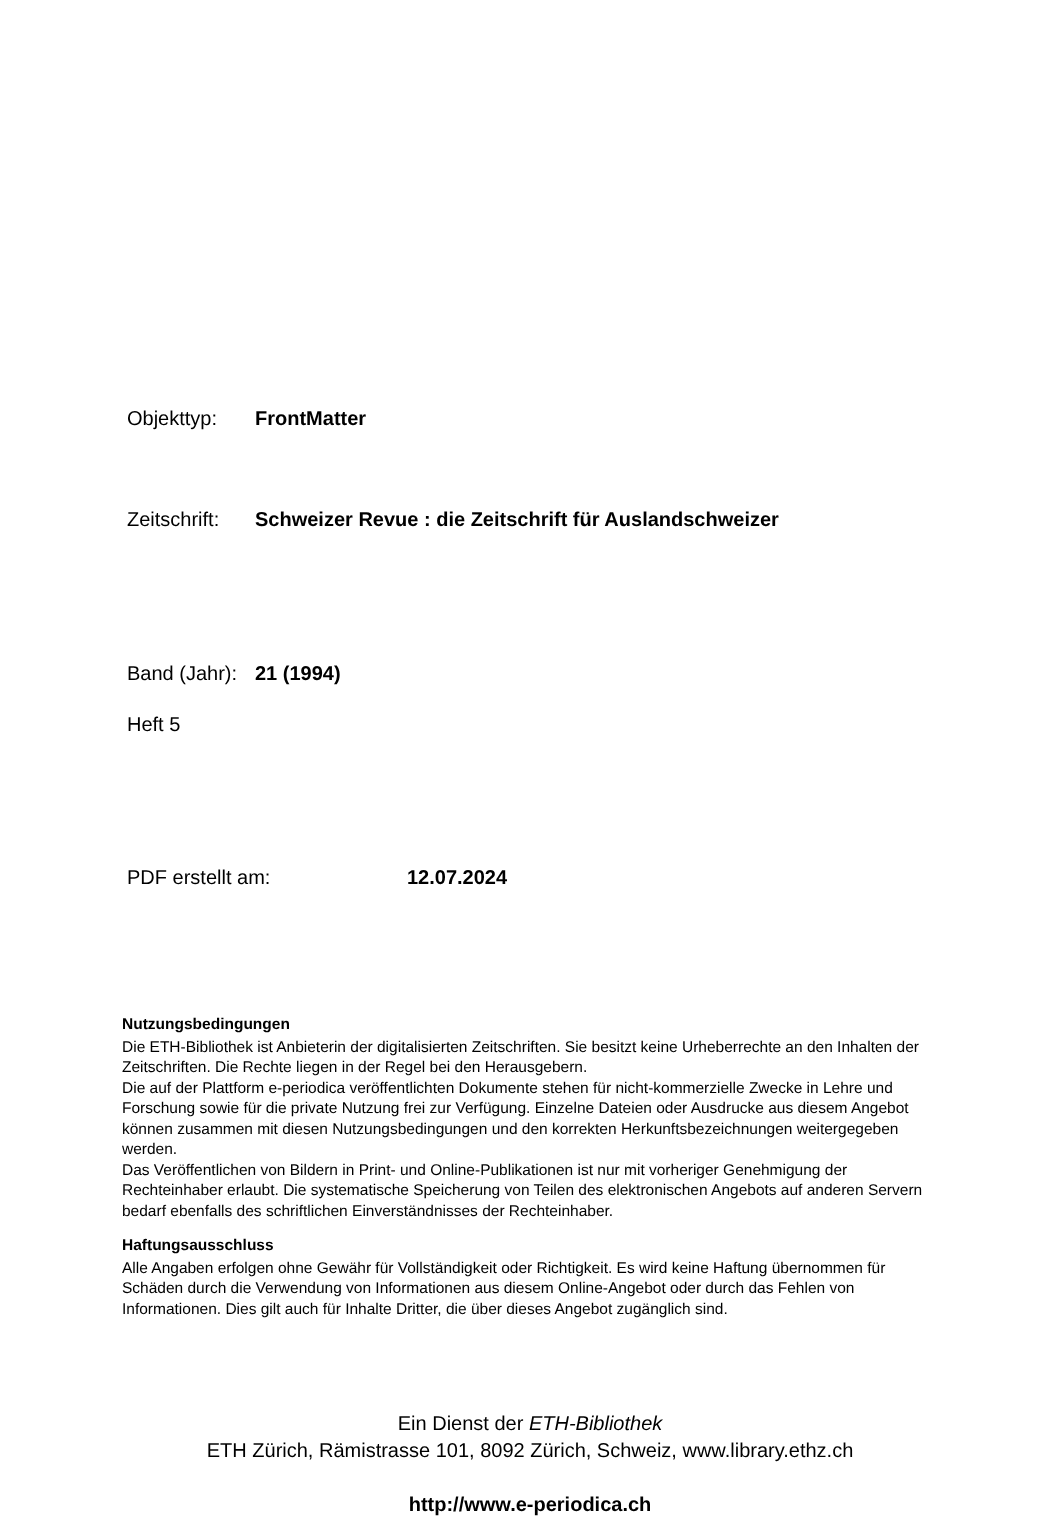Objekttyp: FrontMatter
Zeitschrift: Schweizer Revue : die Zeitschrift für Auslandschweizer
Band (Jahr): 21 (1994)
Heft 5
PDF erstellt am: 12.07.2024
Nutzungsbedingungen
Die ETH-Bibliothek ist Anbieterin der digitalisierten Zeitschriften. Sie besitzt keine Urheberrechte an den Inhalten der Zeitschriften. Die Rechte liegen in der Regel bei den Herausgebern.
Die auf der Plattform e-periodica veröffentlichten Dokumente stehen für nicht-kommerzielle Zwecke in Lehre und Forschung sowie für die private Nutzung frei zur Verfügung. Einzelne Dateien oder Ausdrucke aus diesem Angebot können zusammen mit diesen Nutzungsbedingungen und den korrekten Herkunftsbezeichnungen weitergegeben werden.
Das Veröffentlichen von Bildern in Print- und Online-Publikationen ist nur mit vorheriger Genehmigung der Rechteinhaber erlaubt. Die systematische Speicherung von Teilen des elektronischen Angebots auf anderen Servern bedarf ebenfalls des schriftlichen Einverständnisses der Rechteinhaber.
Haftungsausschluss
Alle Angaben erfolgen ohne Gewähr für Vollständigkeit oder Richtigkeit. Es wird keine Haftung übernommen für Schäden durch die Verwendung von Informationen aus diesem Online-Angebot oder durch das Fehlen von Informationen. Dies gilt auch für Inhalte Dritter, die über dieses Angebot zugänglich sind.
Ein Dienst der ETH-Bibliothek
ETH Zürich, Rämistrasse 101, 8092 Zürich, Schweiz, www.library.ethz.ch
http://www.e-periodica.ch